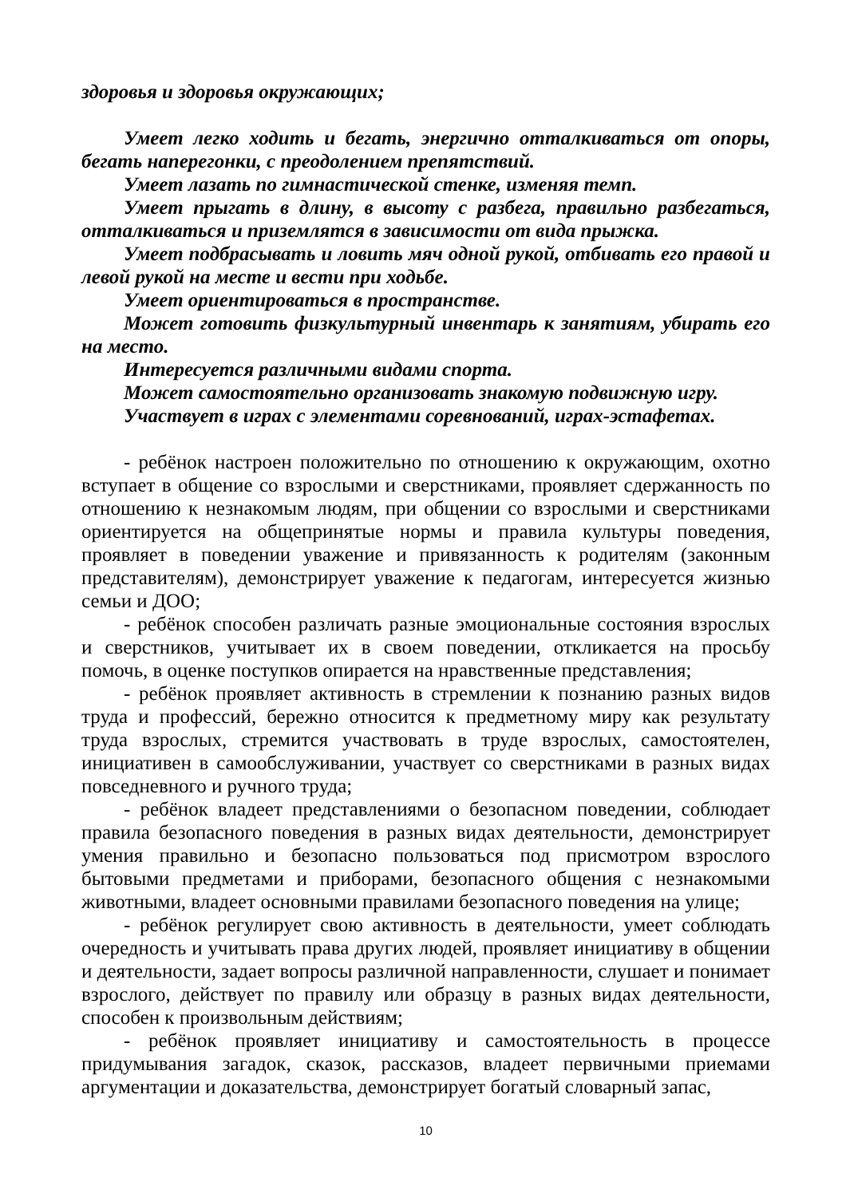здоровья и здоровья окружающих;
Умеет легко ходить и бегать, энергично отталкиваться от опоры, бегать наперегонки, с преодолением препятствий.
Умеет лазать по гимнастической стенке, изменяя темп.
Умеет прыгать в длину, в высоту с разбега, правильно разбегаться, отталкиваться и приземлятся в зависимости от вида прыжка.
Умеет подбрасывать и ловить мяч одной рукой, отбивать его правой и левой рукой на месте и вести при ходьбе.
Умеет ориентироваться в пространстве.
Может готовить физкультурный инвентарь к занятиям, убирать его на место.
Интересуется различными видами спорта.
Может самостоятельно организовать знакомую подвижную игру.
Участвует в играх с элементами соревнований, играх-эстафетах.
- ребёнок настроен положительно по отношению к окружающим, охотно вступает в общение со взрослыми и сверстниками, проявляет сдержанность по отношению к незнакомым людям, при общении со взрослыми и сверстниками ориентируется на общепринятые нормы и правила культуры поведения, проявляет в поведении уважение и привязанность к родителям (законным представителям), демонстрирует уважение к педагогам, интересуется жизнью семьи и ДОО;
- ребёнок способен различать разные эмоциональные состояния взрослых и сверстников, учитывает их в своем поведении, откликается на просьбу помочь, в оценке поступков опирается на нравственные представления;
- ребёнок проявляет активность в стремлении к познанию разных видов труда и профессий, бережно относится к предметному миру как результату труда взрослых, стремится участвовать в труде взрослых, самостоятелен, инициативен в самообслуживании, участвует со сверстниками в разных видах повседневного и ручного труда;
- ребёнок владеет представлениями о безопасном поведении, соблюдает правила безопасного поведения в разных видах деятельности, демонстрирует умения правильно и безопасно пользоваться под присмотром взрослого бытовыми предметами и приборами, безопасного общения с незнакомыми животными, владеет основными правилами безопасного поведения на улице;
- ребёнок регулирует свою активность в деятельности, умеет соблюдать очередность и учитывать права других людей, проявляет инициативу в общении и деятельности, задает вопросы различной направленности, слушает и понимает взрослого, действует по правилу или образцу в разных видах деятельности, способен к произвольным действиям;
- ребёнок проявляет инициативу и самостоятельность в процессе придумывания загадок, сказок, рассказов, владеет первичными приемами аргументации и доказательства, демонстрирует богатый словарный запас,
10